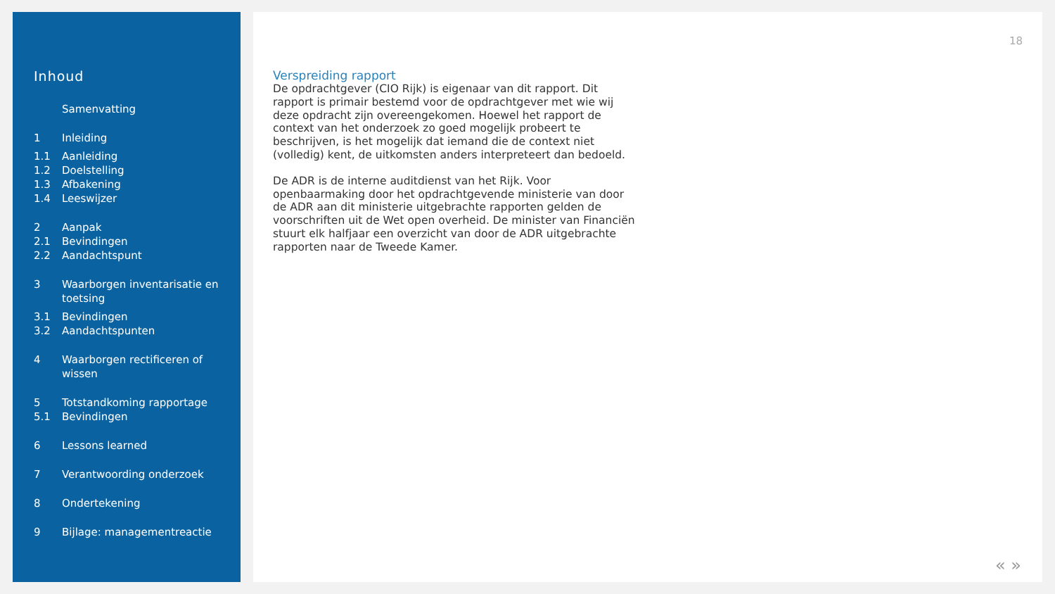Inhoud
Samenvatting
1 Inleiding
1.1 Aanleiding
1.2 Doelstelling
1.3 Afbakening
1.4 Leeswijzer
2 Aanpak
2.1 Bevindingen
2.2 Aandachtspunt
3 Waarborgen inventarisatie en toetsing
3.1 Bevindingen
3.2 Aandachtspunten
4 Waarborgen rectificeren of wissen
5 Totstandkoming rapportage
5.1 Bevindingen
6 Lessons learned
7 Verantwoording onderzoek
8 Ondertekening
9 Bijlage: managementreactie
18
Verspreiding rapport
De opdrachtgever (CIO Rijk) is eigenaar van dit rapport. Dit rapport is primair bestemd voor de opdrachtgever met wie wij deze opdracht zijn overeengekomen. Hoewel het rapport de context van het onderzoek zo goed mogelijk probeert te beschrijven, is het mogelijk dat iemand die de context niet (volledig) kent, de uitkomsten anders interpreteert dan bedoeld.
De ADR is de interne auditdienst van het Rijk. Voor openbaarmaking door het opdrachtgevende ministerie van door de ADR aan dit ministerie uitgebrachte rapporten gelden de voorschriften uit de Wet open overheid. De minister van Financiën stuurt elk halfjaar een overzicht van door de ADR uitgebrachte rapporten naar de Tweede Kamer.
« »